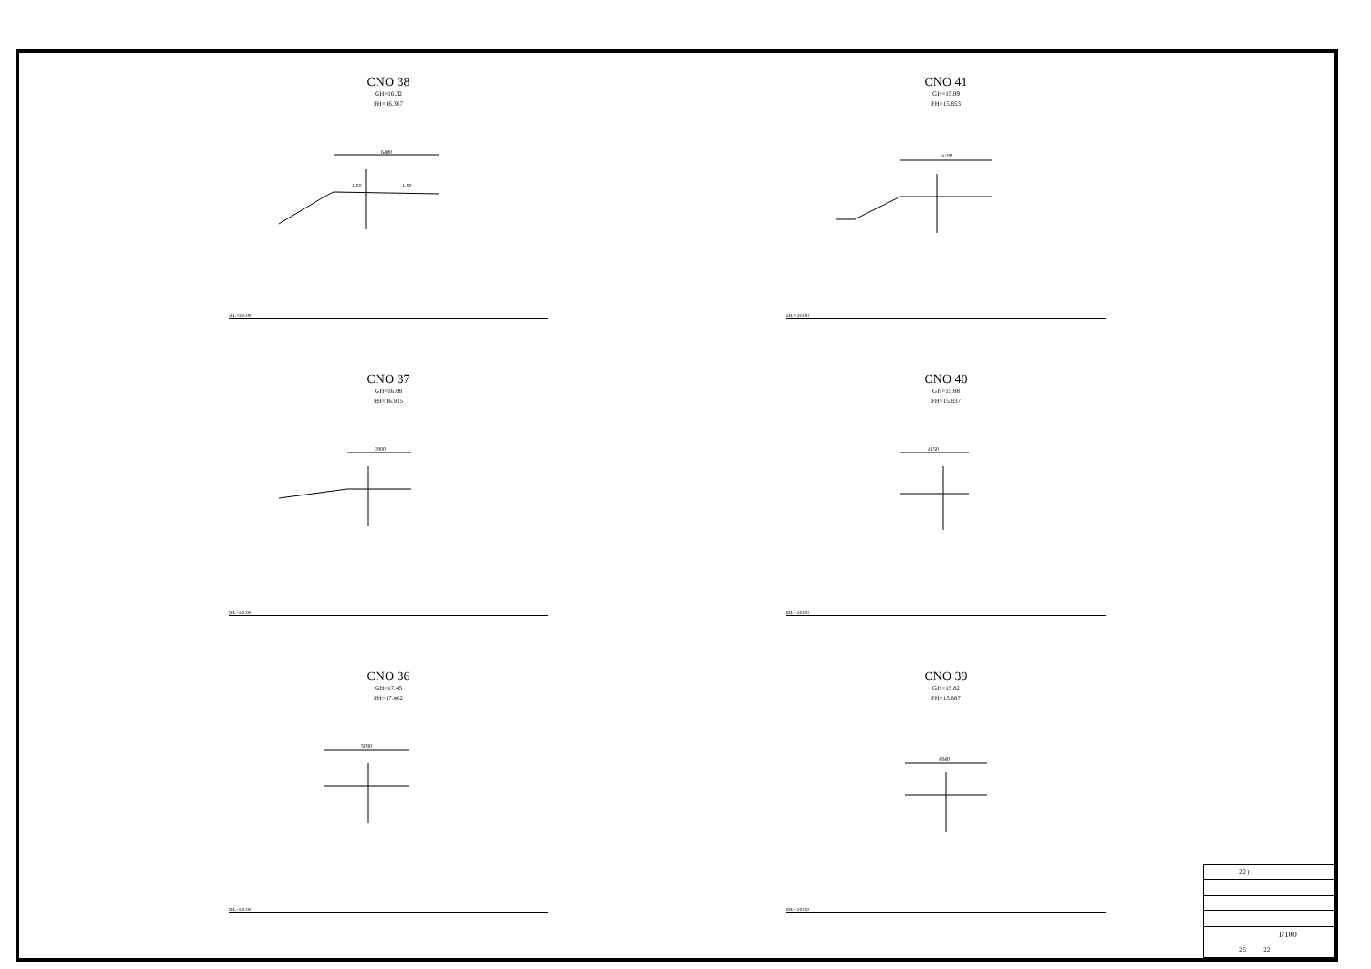CNO 38
GH=16.32
FH=16.367
6400
1.50
1.50
DL=10.00
CNO 41
GH=15.89
FH=15.853
5700
DL=10.00
CNO 37
GH=16.88
FH=16.915
3900
DL=10.00
CNO 40
GH=15.88
FH=15.837
4150
DL=10.00
CNO 36
GH=17.45
FH=17.462
5080
DL=10.00
CNO 39
GH=15.82
FH=15.887
4840
DL=10.00
| | 22 ( |
| | 1/100 |
| | 25 22 |